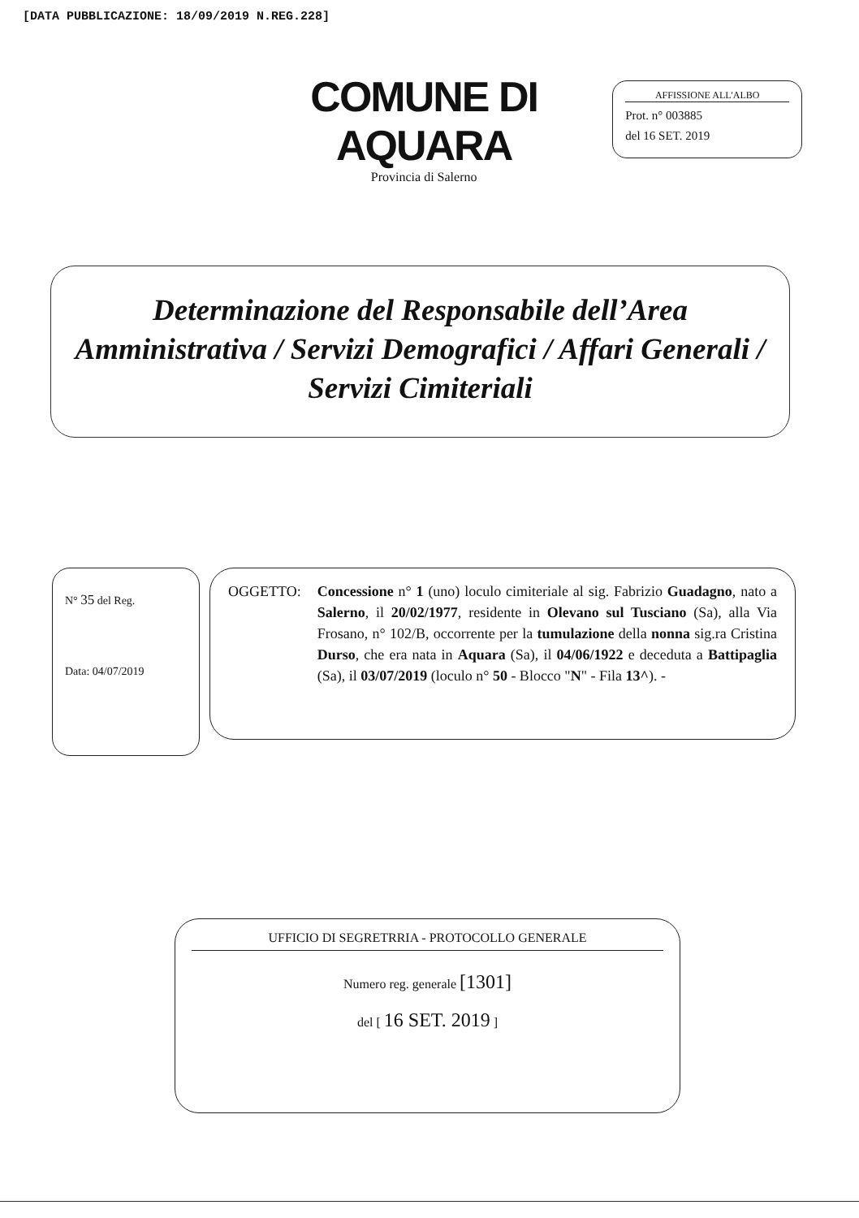[DATA PUBBLICAZIONE: 18/09/2019 N.REG.228]
COMUNE DI AQUARA
Provincia di Salerno
AFFISSIONE ALL'ALBO
Prot. n° 003885
del 16 SET. 2019
Determinazione del Responsabile dell’Area Amministrativa / Servizi Demografici / Affari Generali / Servizi Cimiteriali
N° 35 del Reg.
Data: 04/07/2019
OGGETTO: Concessione n° 1 (uno) loculo cimiteriale al sig. Fabrizio Guadagno, nato a Salerno, il 20/02/1977, residente in Olevano sul Tusciano (Sa), alla Via Frosano, n° 102/B, occorrente per la tumulazione della nonna sig.ra Cristina Durso, che era nata in Aquara (Sa), il 04/06/1922 e deceduta a Battipaglia (Sa), il 03/07/2019 (loculo n° 50 - Blocco "N" - Fila 13^). -
UFFICIO DI SEGRETRRIA - PROTOCOLLO GENERALE
Numero reg. generale [1301]
del [ 16 SET. 2019 ]